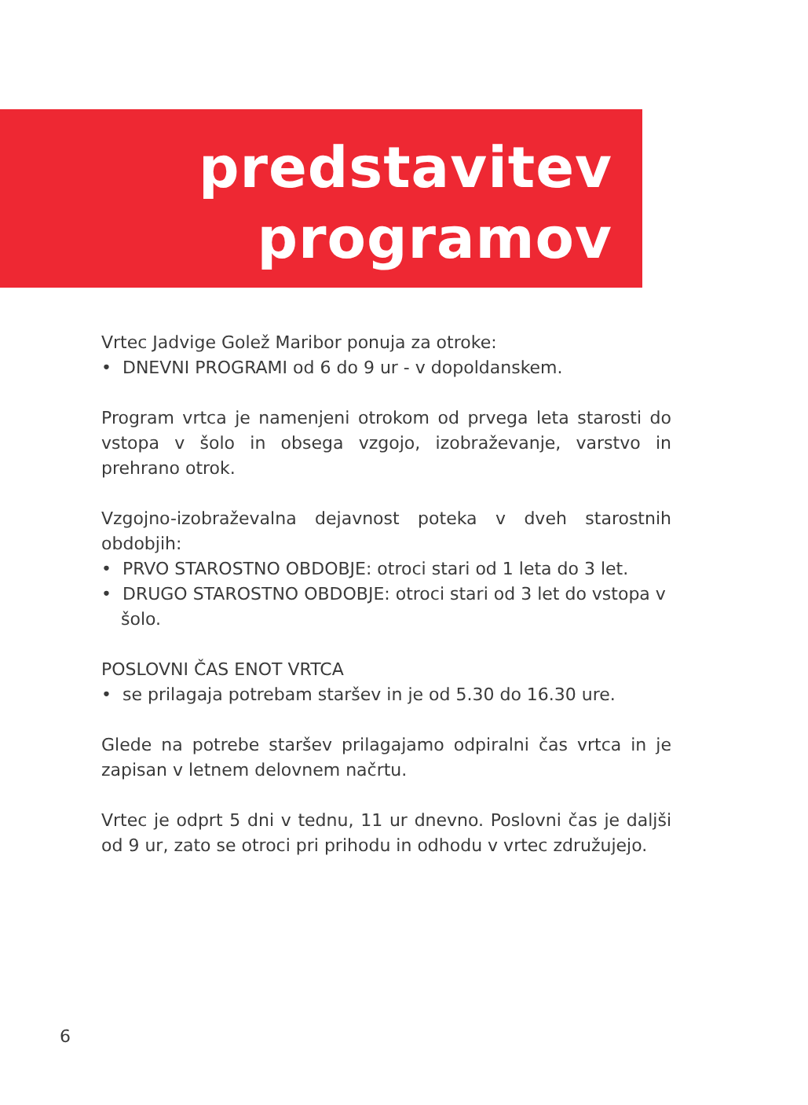predstavitev
programov
Vrtec Jadvige Golež Maribor ponuja za otroke:
• DNEVNI PROGRAMI od 6 do 9 ur - v dopoldanskem.
Program vrtca je namenjeni otrokom od prvega leta starosti do vstopa v šolo in obsega vzgojo, izobraževanje, varstvo in prehrano otrok.
Vzgojno-izobraževalna dejavnost poteka v dveh starostnih obdobjih:
• PRVO STAROSTNO OBDOBJE: otroci stari od 1 leta do 3 let.
• DRUGO STAROSTNO OBDOBJE: otroci stari od 3 let do vstopa v šolo.
POSLOVNI ČAS ENOT VRTCA
• se prilagaja potrebam staršev in je od 5.30 do 16.30 ure.
Glede na potrebe staršev prilagajamo odpiralni čas vrtca in je zapisan v letnem delovnem načrtu.
Vrtec je odprt 5 dni v tednu, 11 ur dnevno. Poslovni čas je daljši od 9 ur, zato se otroci pri prihodu in odhodu v vrtec združujejo.
6